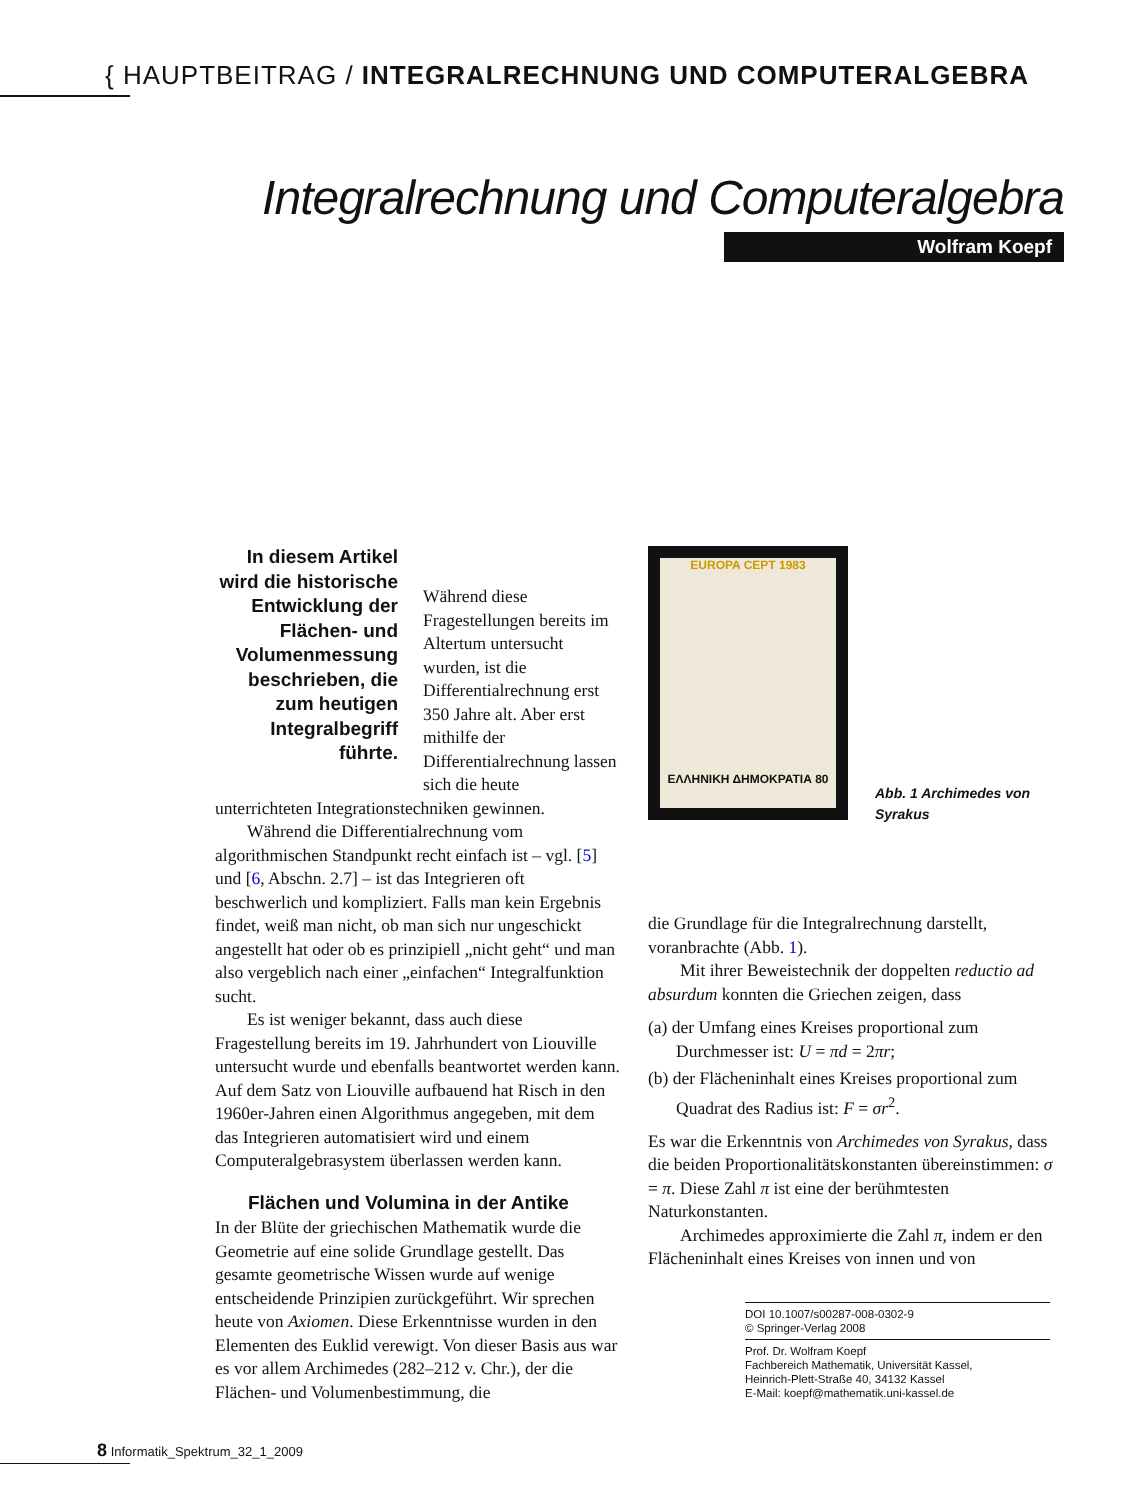{ HAUPTBEITRAG / INTEGRALRECHNUNG UND COMPUTERALGEBRA
Integralrechnung und Computeralgebra
Wolfram Koepf
In diesem Artikel wird die historische Entwicklung der Flächen- und Volumenmessung beschrieben, die zum heutigen Integralbegriff führte.
Während diese Fragestellungen bereits im Altertum untersucht wurden, ist die Differentialrechnung erst 350 Jahre alt. Aber erst mithilfe der Differentialrechnung lassen sich die heute unterrichteten Integrationstechniken gewinnen.
Während die Differentialrechnung vom algorithmischen Standpunkt recht einfach ist – vgl. [5] und [6, Abschn. 2.7] – ist das Integrieren oft beschwerlich und kompliziert. Falls man kein Ergebnis findet, weiß man nicht, ob man sich nur ungeschickt angestellt hat oder ob es prinzipiell „nicht geht“ und man also vergeblich nach einer „einfachen“ Integralfunktion sucht.
Es ist weniger bekannt, dass auch diese Fragestellung bereits im 19. Jahrhundert von Liouville untersucht wurde und ebenfalls beantwortet werden kann. Auf dem Satz von Liouville aufbauend hat Risch in den 1960er-Jahren einen Algorithmus angegeben, mit dem das Integrieren automatisiert wird und einem Computeralgebrasystem überlassen werden kann.
Flächen und Volumina in der Antike
In der Blüte der griechischen Mathematik wurde die Geometrie auf eine solide Grundlage gestellt. Das gesamte geometrische Wissen wurde auf wenige entscheidende Prinzipien zurückgeführt. Wir sprechen heute von Axiomen. Diese Erkenntnisse wurden in den Elementen des Euklid verewigt. Von dieser Basis aus war es vor allem Archimedes (282–212 v. Chr.), der die Flächen- und Volumenbestimmung, die
EUROPA CEPT 1983
ΕΛΛΗΝΙΚΗ ΔΗΜΟΚΡΑΤΙΑ 80
Abb. 1 Archimedes von
Syrakus
die Grundlage für die Integralrechnung darstellt, voranbrachte (Abb. 1).
Mit ihrer Beweistechnik der doppelten reductio ad absurdum konnten die Griechen zeigen, dass
(a) der Umfang eines Kreises proportional zum Durchmesser ist: U = πd = 2πr;
(b) der Flächeninhalt eines Kreises proportional zum Quadrat des Radius ist: F = σr<sup>2</sup>.
Es war die Erkenntnis von Archimedes von Syrakus, dass die beiden Proportionalitätskonstanten übereinstimmen: σ = π. Diese Zahl π ist eine der berühmtesten Naturkonstanten.
Archimedes approximierte die Zahl π, indem er den Flächeninhalt eines Kreises von innen und von
DOI 10.1007/s00287-008-0302-9
© Springer-Verlag 2008
Prof. Dr. Wolfram Koepf
Fachbereich Mathematik, Universität Kassel,
Heinrich-Plett-Straße 40, 34132 Kassel
E-Mail: koepf@mathematik.uni-kassel.de
8 Informatik_Spektrum_32_1_2009